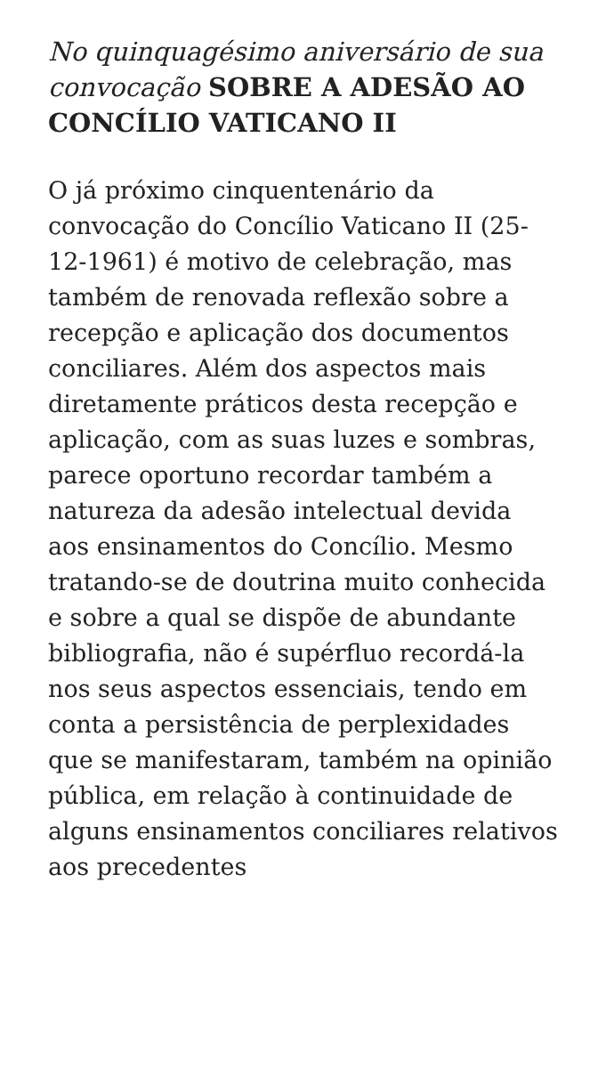No quinquagésimo aniversário de sua convocação SOBRE A ADESÃO AO CONCÍLIO VATICANO II
O já próximo cinquentenário da convocação do Concílio Vaticano II (25-12-1961) é motivo de celebração, mas também de renovada reflexão sobre a recepção e aplicação dos documentos conciliares. Além dos aspectos mais diretamente práticos desta recepção e aplicação, com as suas luzes e sombras, parece oportuno recordar também a natureza da adesão intelectual devida aos ensinamentos do Concílio. Mesmo tratando-se de doutrina muito conhecida e sobre a qual se dispõe de abundante bibliografia, não é supérfluo recordá-la nos seus aspectos essenciais, tendo em conta a persistência de perplexidades que se manifestaram, também na opinião pública, em relação à continuidade de alguns ensinamentos conciliares relativos aos precedentes